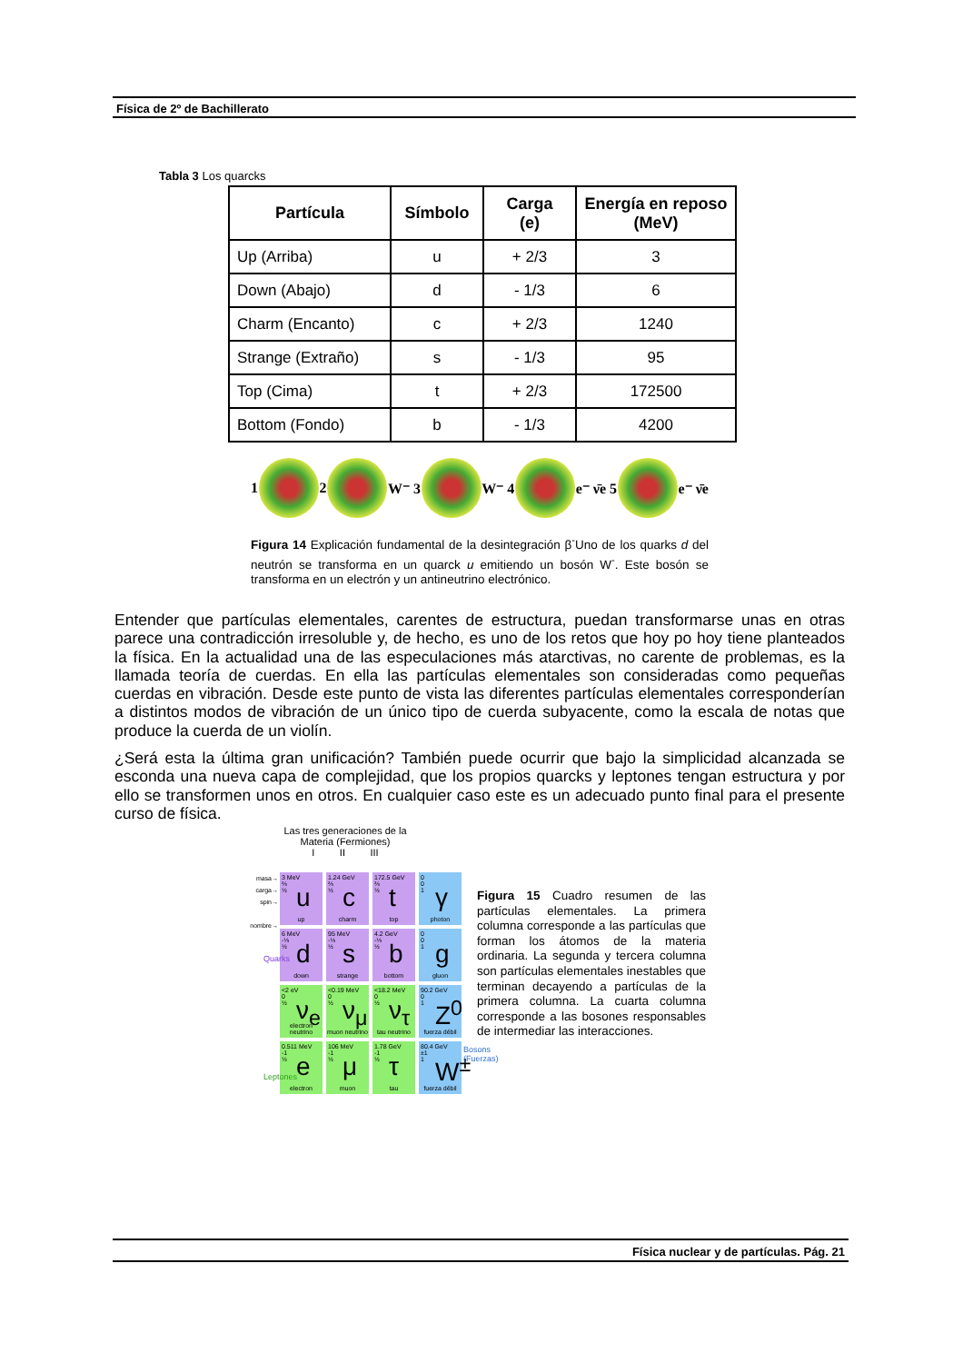Física de 2º de Bachillerato
Tabla 3 Los quarcks
| Partícula | Símbolo | Carga (e) | Energía en reposo (MeV) |
| --- | --- | --- | --- |
| Up (Arriba) | u | + 2/3 | 3 |
| Down (Abajo) | d | - 1/3 | 6 |
| Charm (Encanto) | c | + 2/3 | 1240 |
| Strange (Extraño) | s | - 1/3 | 95 |
| Top (Cima) | t | + 2/3 | 172500 |
| Bottom (Fondo) | b | - 1/3 | 4200 |
1 2 W⁻ 3 W⁻ 4 e⁻ ν̄e 5 e⁻ ν̄e
Figura 14 Explicación fundamental de la desintegración β<sup>-</sup>Uno de los quarks d del neutrón se transforma en un quarck u emitiendo un bosón W<sup>-</sup>. Este bosón se transforma en un electrón y un antineutrino electrónico.
Entender que partículas elementales, carentes de estructura, puedan transformarse unas en otras parece una contradicción irresoluble y, de hecho, es uno de los retos que hoy po hoy tiene planteados la física. En la actualidad una de las especulaciones más atarctivas, no carente de problemas, es la llamada teoría de cuerdas. En ella las partículas elementales son consideradas como pequeñas cuerdas en vibración. Desde este punto de vista las diferentes partículas elementales corresponderían a distintos modos de vibración de un único tipo de cuerda subyacente, como la escala de notas que produce la cuerda de un violín.
¿Será esta la última gran unificación? También puede ocurrir que bajo la simplicidad alcanzada se esconda una nueva capa de complejidad, que los propios quarcks y leptones tengan estructura y por ello se transformen unos en otros. En cualquier caso este es un adecuado punto final para el presente curso de física.
Las tres generaciones de la Materia (Fermiones)
I II III
3 MeV
⅔
½
u
up
1.24 GeV
⅔
½
c
charm
172.5 GeV
⅔
½
t
top
0
0
1
γ
photon
6 MeV
-⅓
½
d
down
95 MeV
-⅓
½
s
strange
4.2 GeV
-⅓
½
b
bottom
0
0
1
g
gluon
<2 eV
0
½
ν<sub>e</sub>
electron neutrino
<0.19 MeV
0
½
ν<sub>μ</sub>
muon neutrino
<18.2 MeV
0
½
ν<sub>τ</sub>
tau neutrino
90.2 GeV
0
1
Z<sup>0</sup>
fuerza débil
0.511 MeV
-1
½
e
electron
106 MeV
-1
½
μ
muon
1.78 GeV
-1
½
τ
tau
80.4 GeV
±1
1
W<sup>±</sup>
fuerza débil
masa→
carga→
spin→
nombre→
Quarks
Leptones
Bosons (Fuerzas)
Figura 15 Cuadro resumen de las partículas elementales. La primera columna corresponde a las partículas que forman los átomos de la materia ordinaria. La segunda y tercera columna son partículas elementales inestables que terminan decayendo a partículas de la primera columna. La cuarta columna corresponde a las bosones responsables de intermediar las interacciones.
Física nuclear y de partículas. Pág. 21